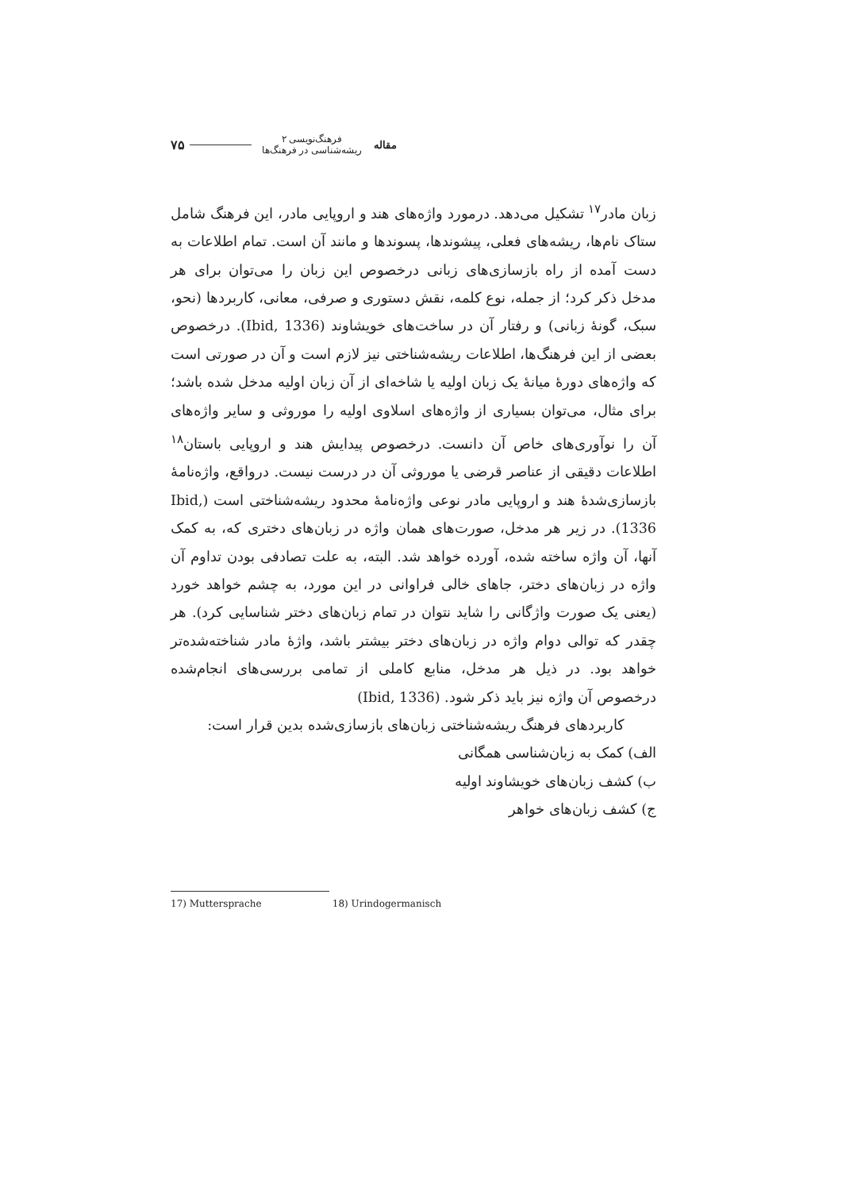مقاله
فرهنگ‌نویسی ۲
ریشه‌شناسی در فرهنگ‌ها
۷۵
زبان مادر<sup>۱۷</sup> تشکیل می‌دهد. درمورد واژه‌های هند و اروپایی مادر، این فرهنگ شامل ستاک نام‌ها، ریشه‌های فعلی، پیشوندها، پسوندها و مانند آن است. تمام اطلاعات به دست آمده از راه بازسازی‌های زبانی درخصوص این زبان را می‌توان برای هر مدخل ذکر کرد؛ از جمله، نوع کلمه، نقش دستوری و صرفی، معانی، کاربردها (نحو، سبک، گونهٔ زبانی) و رفتار آن در ساخت‌های خویشاوند (Ibid, 1336). درخصوص بعضی از این فرهنگ‌ها، اطلاعات ریشه‌شناختی نیز لازم است و آن در صورتی است که واژه‌های دورهٔ میانهٔ یک زبان اولیه یا شاخه‌ای از آن زبان اولیه مدخل شده باشد؛ برای مثال، می‌توان بسیاری از واژه‌های اسلاوی اولیه را موروثی و سایر واژه‌های آن را نوآوری‌های خاص آن دانست. درخصوص پیدایش هند و اروپایی باستان<sup>۱۸</sup> اطلاعات دقیقی از عناصر قرضی یا موروثی آن در درست نیست. درواقع، واژه‌نامهٔ بازسازی‌شدهٔ هند و اروپایی مادر نوعی واژه‌نامهٔ محدود ریشه‌شناختی است (Ibid, 1336). در زیر هر مدخل، صورت‌های همان واژه در زبان‌های دختری که، به کمک آنها، آن واژه ساخته شده، آورده خواهد شد. البته، به علت تصادفی بودن تداوم آن واژه در زبان‌های دختر، جاهای خالی فراوانی در این مورد، به چشم خواهد خورد (یعنی یک صورت واژگانی را شاید نتوان در تمام زبان‌های دختر شناسایی کرد). هر چقدر که توالی دوام واژه در زبان‌های دختر بیشتر باشد، واژهٔ مادر شناخته‌شده‌تر خواهد بود. در ذیل هر مدخل، منابع کاملی از تمامی بررسی‌های انجام‌شده درخصوص آن واژه نیز باید ذکر شود. (Ibid, 1336)
کاربردهای فرهنگ ریشه‌شناختی زبان‌های بازسازی‌شده بدین قرار است:
الف) کمک به زبان‌شناسی همگانی
ب) کشف زبان‌های خویشاوند اولیه
ج) کشف زبان‌های خواهر
17) Muttersprache 18) Urindogermanisch